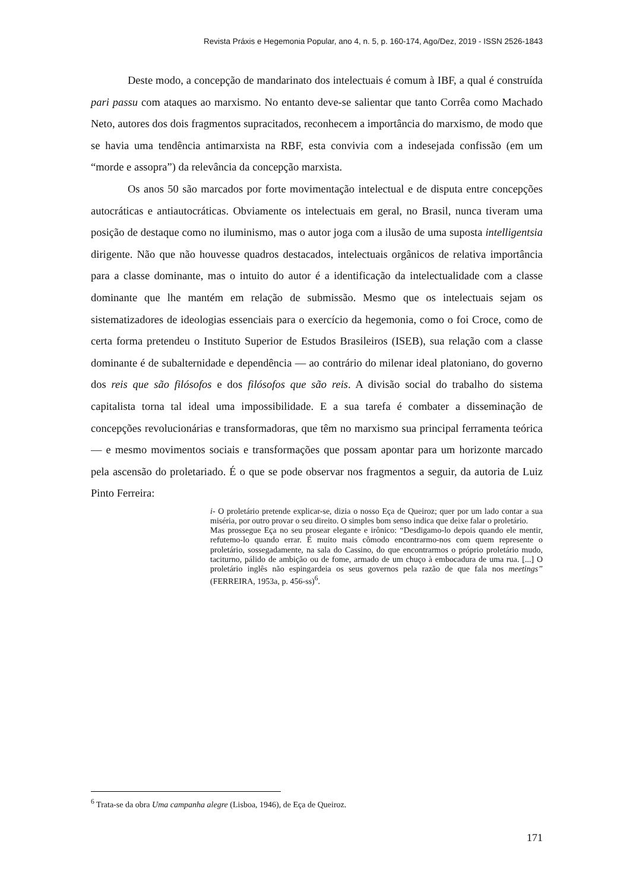Revista Práxis e Hegemonia Popular, ano 4, n. 5, p. 160-174, Ago/Dez, 2019 - ISSN 2526-1843
Deste modo, a concepção de mandarinato dos intelectuais é comum à IBF, a qual é construída pari passu com ataques ao marxismo. No entanto deve-se salientar que tanto Corrêa como Machado Neto, autores dos dois fragmentos supracitados, reconhecem a importância do marxismo, de modo que se havia uma tendência antimarxista na RBF, esta convivia com a indesejada confissão (em um “morde e assopra”) da relevância da concepção marxista.
Os anos 50 são marcados por forte movimentação intelectual e de disputa entre concepções autocráticas e antiautocráticas. Obviamente os intelectuais em geral, no Brasil, nunca tiveram uma posição de destaque como no iluminismo, mas o autor joga com a ilusão de uma suposta intelligentsia dirigente. Não que não houvesse quadros destacados, intelectuais orgânicos de relativa importância para a classe dominante, mas o intuito do autor é a identificação da intelectualidade com a classe dominante que lhe mantém em relação de submissão. Mesmo que os intelectuais sejam os sistematizadores de ideologias essenciais para o exercício da hegemonia, como o foi Croce, como de certa forma pretendeu o Instituto Superior de Estudos Brasileiros (ISEB), sua relação com a classe dominante é de subalternidade e dependência — ao contrário do milenar ideal platoniano, do governo dos reis que são filósofos e dos filósofos que são reis. A divisão social do trabalho do sistema capitalista torna tal ideal uma impossibilidade. E a sua tarefa é combater a disseminação de concepções revolucionárias e transformadoras, que têm no marxismo sua principal ferramenta teórica — e mesmo movimentos sociais e transformações que possam apontar para um horizonte marcado pela ascensão do proletariado. É o que se pode observar nos fragmentos a seguir, da autoria de Luiz Pinto Ferreira:
i- O proletário pretende explicar-se, dizia o nosso Eça de Queiroz; quer por um lado contar a sua miséria, por outro provar o seu direito. O simples bom senso indica que deixe falar o proletário.
Mas prossegue Eça no seu prosear elegante e irônico: “Desdigamo-lo depois quando ele mentir, refutemo-lo quando errar. É muito mais cômodo encontrarmo-nos com quem represente o proletário, sossegadamente, na sala do Cassino, do que encontrarmos o próprio proletário mudo, taciturno, pálido de ambição ou de fome, armado de um chuço à embocadura de uma rua. [...] O proletário inglês não espingardeia os seus governos pela razão de que fala nos meetings” (FERREIRA, 1953a, p. 456-ss)<sup>6</sup>.
<sup>6</sup> Trata-se da obra Uma campanha alegre (Lisboa, 1946), de Eça de Queiroz.
171